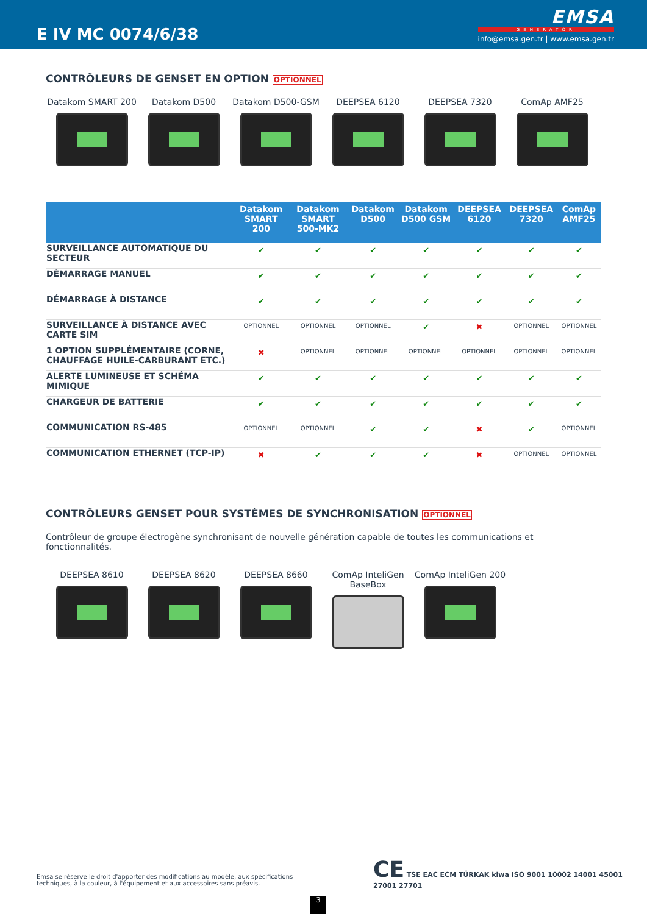E IV MC 0074/6/38
EMSA
GENERATOR
info@emsa.gen.tr | www.emsa.gen.tr
CONTRÔLEURS DE GENSET EN OPTION OPTIONNEL
Datakom SMART 200 Datakom D500 Datakom D500-GSM DEEPSEA 6120 DEEPSEA 7320 ComAp AMF25
| | Datakom SMART 200 | Datakom SMART 500-MK2 | Datakom D500 | Datakom D500 GSM | DEEPSEA 6120 | DEEPSEA 7320 | ComAp AMF25 |
| --- | --- | --- | --- | --- | --- | --- | --- |
| SURVEILLANCE AUTOMATIQUE DU SECTEUR | ✔ | ✔ | ✔ | ✔ | ✔ | ✔ | ✔ |
| DÉMARRAGE MANUEL | ✔ | ✔ | ✔ | ✔ | ✔ | ✔ | ✔ |
| DÉMARRAGE À DISTANCE | ✔ | ✔ | ✔ | ✔ | ✔ | ✔ | ✔ |
| SURVEILLANCE À DISTANCE AVEC CARTE SIM | OPTIONNEL | OPTIONNEL | OPTIONNEL | ✔ | ✖ | OPTIONNEL | OPTIONNEL |
| 1 OPTION SUPPLÉMENTAIRE (CORNE, CHAUFFAGE HUILE-CARBURANT ETC.) | ✖ | OPTIONNEL | OPTIONNEL | OPTIONNEL | OPTIONNEL | OPTIONNEL | OPTIONNEL |
| ALERTE LUMINEUSE ET SCHÉMA MIMIQUE | ✔ | ✔ | ✔ | ✔ | ✔ | ✔ | ✔ |
| CHARGEUR DE BATTERIE | ✔ | ✔ | ✔ | ✔ | ✔ | ✔ | ✔ |
| COMMUNICATION RS-485 | OPTIONNEL | OPTIONNEL | ✔ | ✔ | ✖ | ✔ | OPTIONNEL |
| COMMUNICATION ETHERNET (TCP-IP) | ✖ | ✔ | ✔ | ✔ | ✖ | OPTIONNEL | OPTIONNEL |
CONTRÔLEURS GENSET POUR SYSTÈMES DE SYNCHRONISATION OPTIONNEL
Contrôleur de groupe électrogène synchronisant de nouvelle génération capable de toutes les communications et fonctionnalités.
DEEPSEA 8610 DEEPSEA 8620 DEEPSEA 8660 ComAp InteliGen BaseBox
ComAp InteliGen 200
Emsa se réserve le droit d'apporter des modifications au modèle, aux spécifications techniques, à la couleur, à l'équipement et aux accessoires sans préavis.
CE TSE EAC ECM TÜRKAK kiwa ISO 9001 10002 14001 45001 27001 27701
3